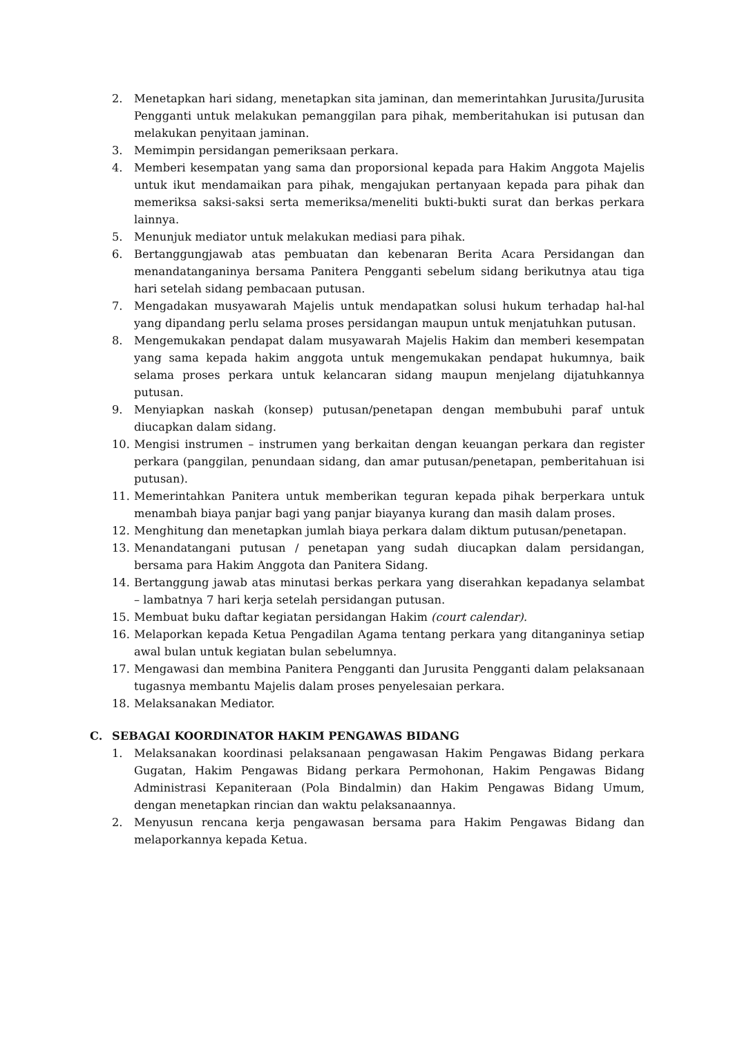2. Menetapkan hari sidang, menetapkan sita jaminan, dan memerintahkan Jurusita/Jurusita Pengganti untuk melakukan pemanggilan para pihak, memberitahukan isi putusan dan melakukan penyitaan jaminan.
3. Memimpin persidangan pemeriksaan perkara.
4. Memberi kesempatan yang sama dan proporsional kepada para Hakim Anggota Majelis untuk ikut mendamaikan para pihak, mengajukan pertanyaan kepada para pihak dan memeriksa saksi-saksi serta memeriksa/meneliti bukti-bukti surat dan berkas perkara lainnya.
5. Menunjuk mediator untuk melakukan mediasi para pihak.
6. Bertanggungjawab atas pembuatan dan kebenaran Berita Acara Persidangan dan menandatanganinya bersama Panitera Pengganti sebelum sidang berikutnya atau tiga hari setelah sidang pembacaan putusan.
7. Mengadakan musyawarah Majelis untuk mendapatkan solusi hukum terhadap hal-hal yang dipandang perlu selama proses persidangan maupun untuk menjatuhkan putusan.
8. Mengemukakan pendapat dalam musyawarah Majelis Hakim dan memberi kesempatan yang sama kepada hakim anggota untuk mengemukakan pendapat hukumnya, baik selama proses perkara untuk kelancaran sidang maupun menjelang dijatuhkannya putusan.
9. Menyiapkan naskah (konsep) putusan/penetapan dengan membubuhi paraf untuk diucapkan dalam sidang.
10. Mengisi instrumen – instrumen yang berkaitan dengan keuangan perkara dan register perkara (panggilan, penundaan sidang, dan amar putusan/penetapan, pemberitahuan isi putusan).
11. Memerintahkan Panitera untuk memberikan teguran kepada pihak berperkara untuk menambah biaya panjar bagi yang panjar biayanya kurang dan masih dalam proses.
12. Menghitung dan menetapkan jumlah biaya perkara dalam diktum putusan/penetapan.
13. Menandatangani putusan / penetapan yang sudah diucapkan dalam persidangan, bersama para Hakim Anggota dan Panitera Sidang.
14. Bertanggung jawab atas minutasi berkas perkara yang diserahkan kepadanya selambat – lambatnya 7 hari kerja setelah persidangan putusan.
15. Membuat buku daftar kegiatan persidangan Hakim (court calendar).
16. Melaporkan kepada Ketua Pengadilan Agama tentang perkara yang ditanganinya setiap awal bulan untuk kegiatan bulan sebelumnya.
17. Mengawasi dan membina Panitera Pengganti dan Jurusita Pengganti dalam pelaksanaan tugasnya membantu Majelis dalam proses penyelesaian perkara.
18. Melaksanakan Mediator.
C. SEBAGAI KOORDINATOR HAKIM PENGAWAS BIDANG
1. Melaksanakan koordinasi pelaksanaan pengawasan Hakim Pengawas Bidang perkara Gugatan, Hakim Pengawas Bidang perkara Permohonan, Hakim Pengawas Bidang Administrasi Kepaniteraan (Pola Bindalmin) dan Hakim Pengawas Bidang Umum, dengan menetapkan rincian dan waktu pelaksanaannya.
2. Menyusun rencana kerja pengawasan bersama para Hakim Pengawas Bidang dan melaporkannya kepada Ketua.